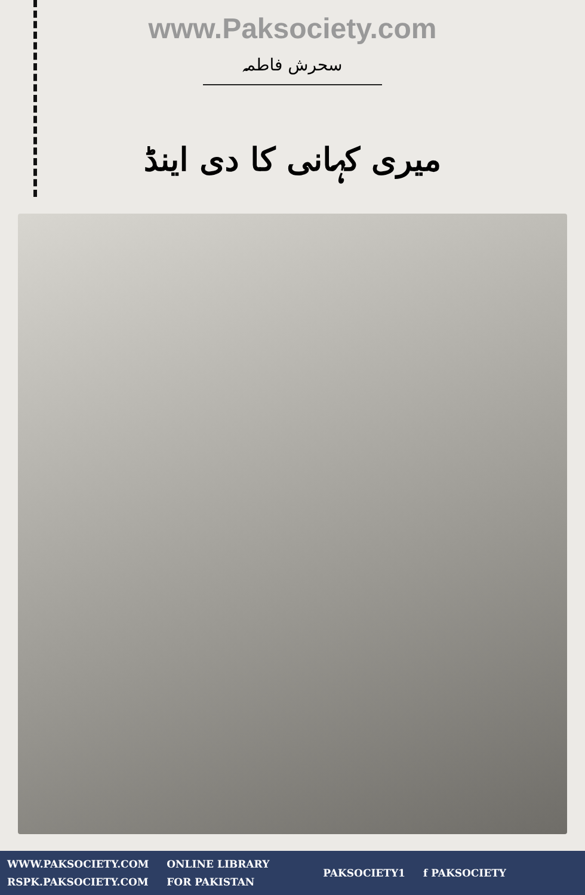www.Paksociety.com
سحرش فاطمہ
میری کہانی کا دی اینڈ
WWW.PAKSOCIETY.COM
RSPK.PAKSOCIETY.COM
ONLINE LIBRARY
FOR PAKISTAN
PAKSOCIETY1 f PAKSOCIETY